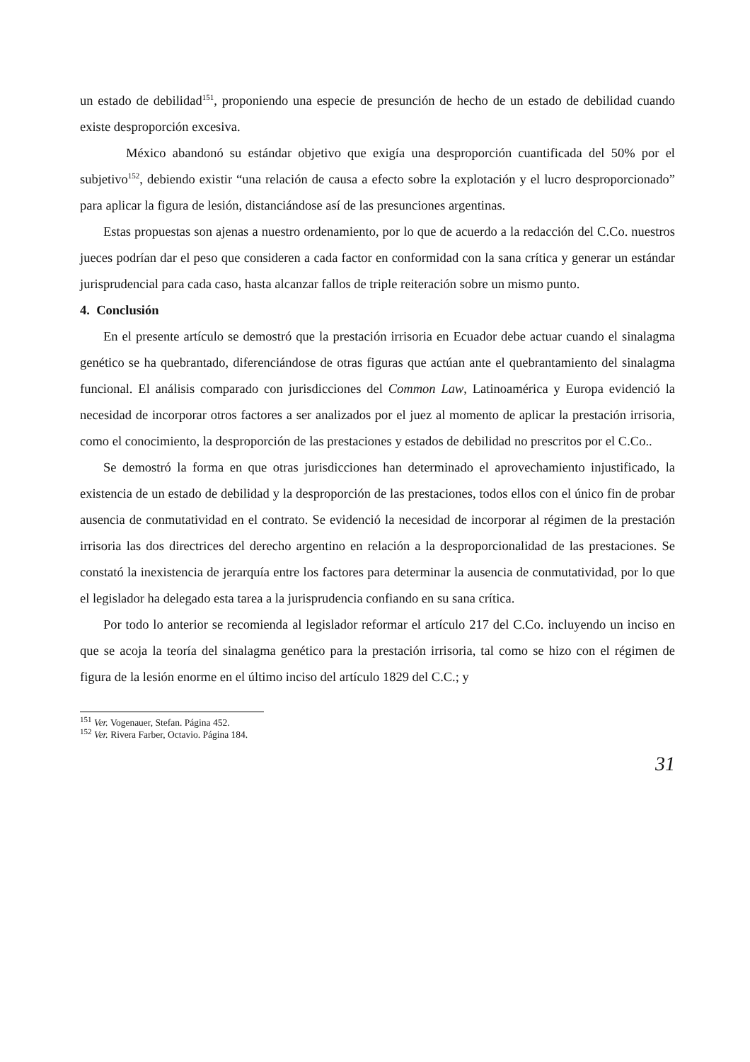un estado de debilidad<sup>151</sup>, proponiendo una especie de presunción de hecho de un estado de debilidad cuando existe desproporción excesiva.
México abandonó su estándar objetivo que exigía una desproporción cuantificada del 50% por el subjetivo<sup>152</sup>, debiendo existir “una relación de causa a efecto sobre la explotación y el lucro desproporcionado” para aplicar la figura de lesión, distanciándose así de las presunciones argentinas.
Estas propuestas son ajenas a nuestro ordenamiento, por lo que de acuerdo a la redacción del C.Co. nuestros jueces podrían dar el peso que consideren a cada factor en conformidad con la sana crítica y generar un estándar jurisprudencial para cada caso, hasta alcanzar fallos de triple reiteración sobre un mismo punto.
4. Conclusión
En el presente artículo se demostró que la prestación irrisoria en Ecuador debe actuar cuando el sinalagma genético se ha quebrantado, diferenciándose de otras figuras que actúan ante el quebrantamiento del sinalagma funcional. El análisis comparado con jurisdicciones del Common Law, Latinoamérica y Europa evidenció la necesidad de incorporar otros factores a ser analizados por el juez al momento de aplicar la prestación irrisoria, como el conocimiento, la desproporción de las prestaciones y estados de debilidad no prescritos por el C.Co..
Se demostró la forma en que otras jurisdicciones han determinado el aprovechamiento injustificado, la existencia de un estado de debilidad y la desproporción de las prestaciones, todos ellos con el único fin de probar ausencia de conmutatividad en el contrato. Se evidenció la necesidad de incorporar al régimen de la prestación irrisoria las dos directrices del derecho argentino en relación a la desproporcionalidad de las prestaciones. Se constató la inexistencia de jerarquía entre los factores para determinar la ausencia de conmutatividad, por lo que el legislador ha delegado esta tarea a la jurisprudencia confiando en su sana crítica.
Por todo lo anterior se recomienda al legislador reformar el artículo 217 del C.Co. incluyendo un inciso en que se acoja la teoría del sinalagma genético para la prestación irrisoria, tal como se hizo con el régimen de figura de la lesión enorme en el último inciso del artículo 1829 del C.C.; y
<sup>151</sup> Ver. Vogenauer, Stefan. Página 452.
<sup>152</sup> Ver. Rivera Farber, Octavio. Página 184.
31